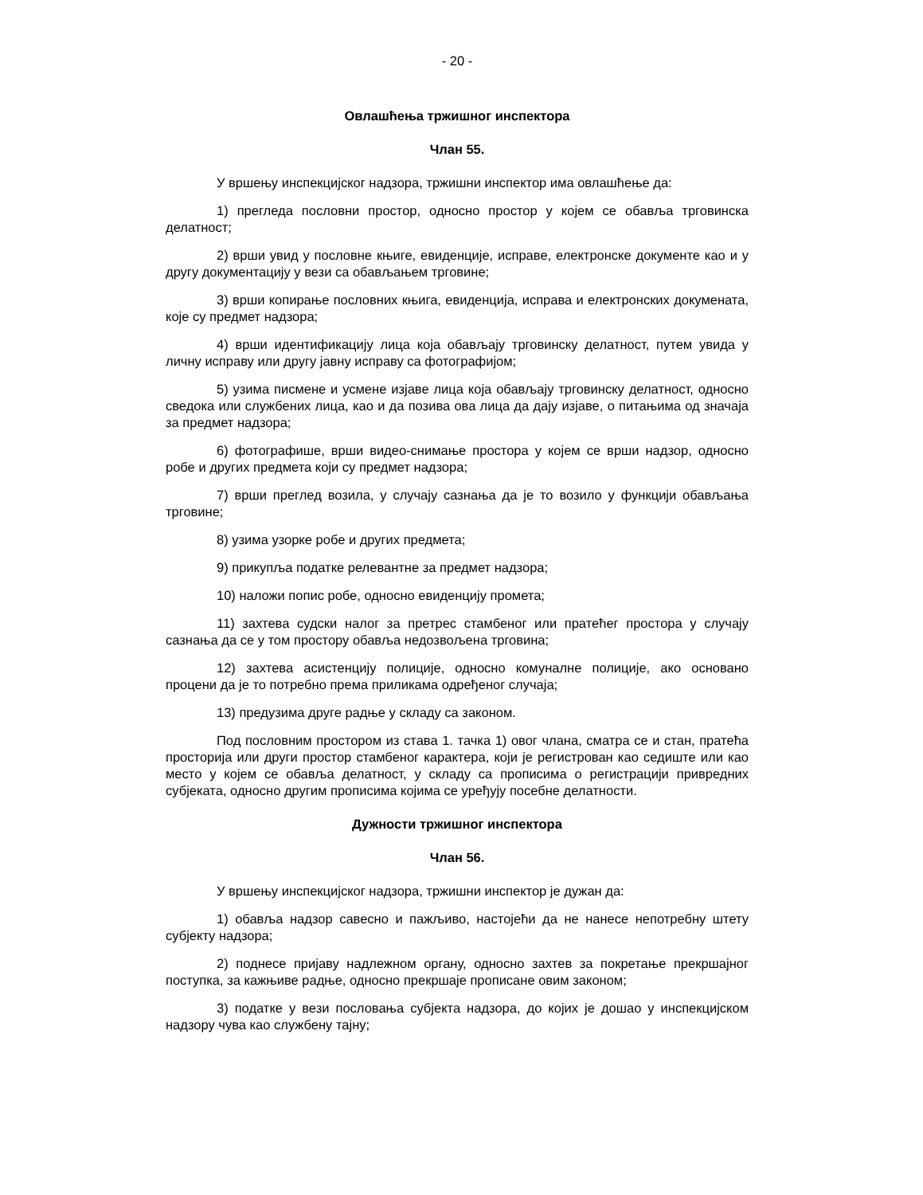- 20 -
Овлашћења тржишног инспектора
Члан 55.
У вршењу инспекцијског надзора, тржишни инспектор има овлашћење да:
1) прегледа пословни простор, односно простор у којем се обавља трговинска делатност;
2) врши увид у пословне књиге, евиденције, исправе, електронске документе као и у другу документацију у вези са обављањем трговине;
3) врши копирање пословних књига, евиденција, исправа и електронских докумената, које су предмет надзора;
4) врши идентификацију лица која обављају трговинску делатност, путем увида у личну исправу или другу јавну исправу са фотографијом;
5) узима писмене и усмене изјаве лица која обављају трговинску делатност, односно сведока или службених лица, као и да позива ова лица да дају изјаве, о питањима од значаја за предмет надзора;
6) фотографише, врши видео-снимање простора у којем се врши надзор, односно робе и других предмета који су предмет надзора;
7) врши преглед возила, у случају сазнања да је то возило у функцији обављања трговине;
8) узима узорке робе и других предмета;
9) прикупља податке релевантне за предмет надзора;
10) наложи попис робе, односно евиденцију промета;
11) захтева судски налог за претрес стамбеног или пратећег простора у случају сазнања да се у том простору обавља недозвољена трговина;
12) захтева асистенцију полиције, односно комуналне полиције, ако основано процени да је то потребно према приликама одређеног случаја;
13) предузима друге радње у складу са законом.
Под пословним простором из става 1. тачка 1) овог члана, сматра се и стан, пратећа просторија или други простор стамбеног карактера, који је регистрован као седиште или као место у којем се обавља делатност, у складу са прописима о регистрацији привредних субјеката, односно другим прописима којима се уређују посебне делатности.
Дужности тржишног инспектора
Члан 56.
У вршењу инспекцијског надзора, тржишни инспектор је дужан да:
1) обавља надзор савесно и пажљиво, настојећи да не нанесе непотребну штету субјекту надзора;
2) поднесе пријаву надлежном органу, односно захтев за покретање прекршајног поступка, за кажњиве радње, односно прекршаје прописане овим законом;
3) податке у вези пословања субјекта надзора, до којих је дошао у инспекцијском надзору чува као службену тајну;